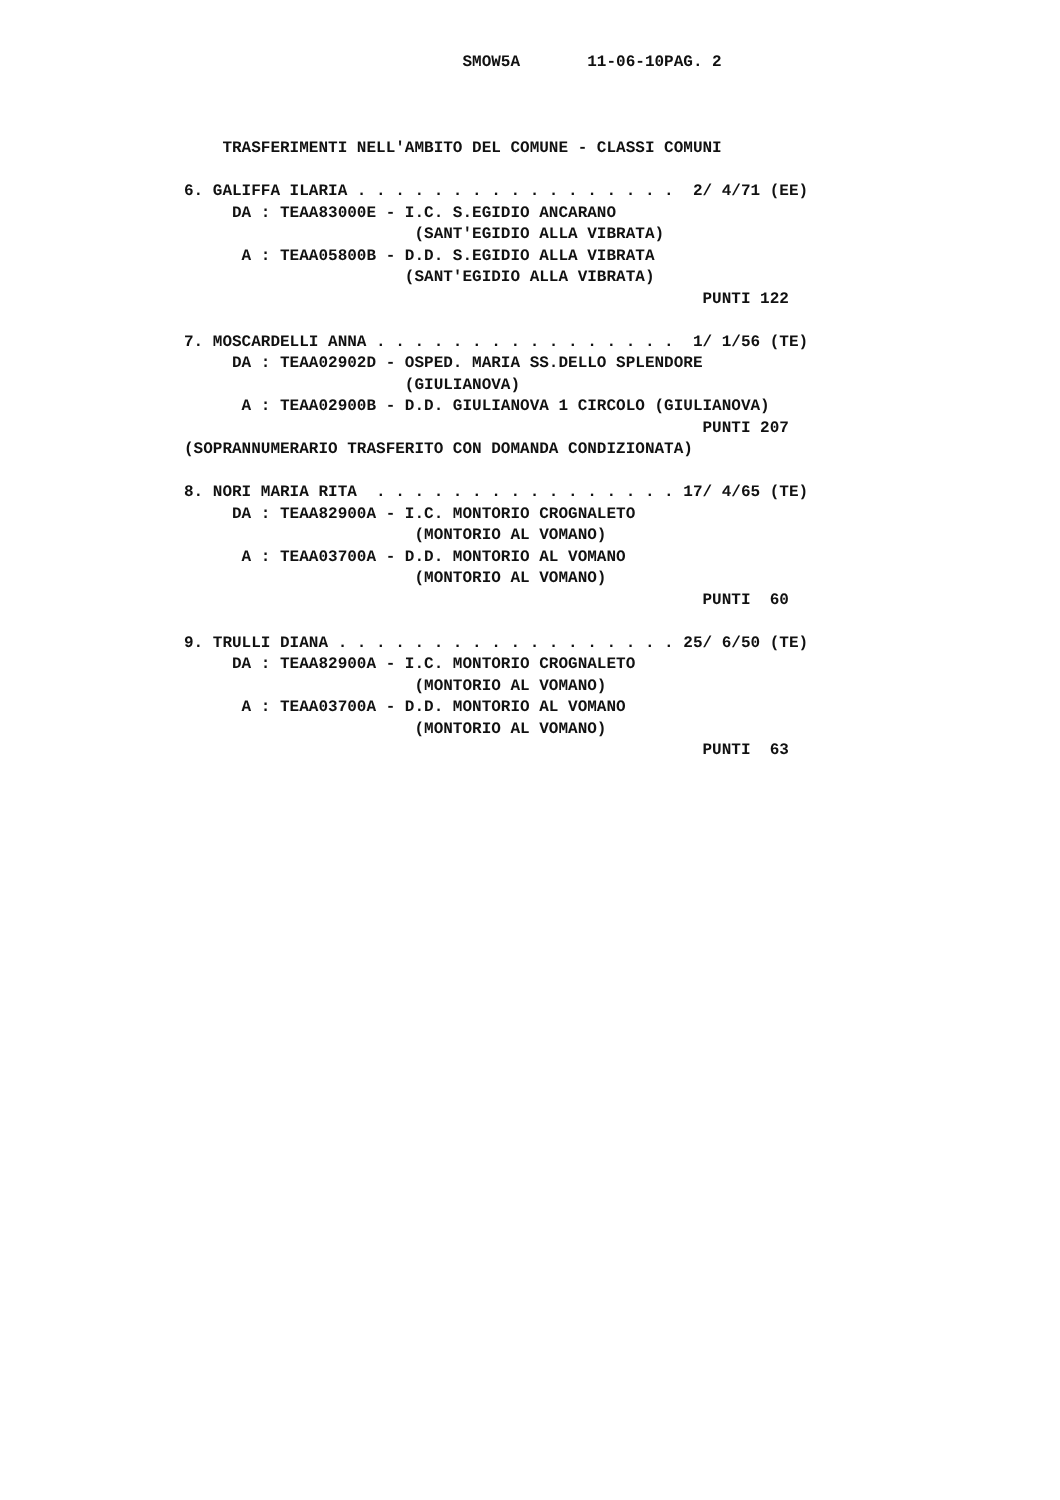SMOW5A       11-06-10PAG. 2



    TRASFERIMENTI NELL'AMBITO DEL COMUNE - CLASSI COMUNI

6. GALIFFA ILARIA . . . . . . . . . . . . . . . . .  2/ 4/71 (EE)
     DA : TEAA83000E - I.C. S.EGIDIO ANCARANO
                        (SANT'EGIDIO ALLA VIBRATA)
      A : TEAA05800B - D.D. S.EGIDIO ALLA VIBRATA
                       (SANT'EGIDIO ALLA VIBRATA)
                                                      PUNTI 122

7. MOSCARDELLI ANNA . . . . . . . . . . . . . . . .  1/ 1/56 (TE)
     DA : TEAA02902D - OSPED. MARIA SS.DELLO SPLENDORE
                       (GIULIANOVA)
      A : TEAA02900B - D.D. GIULIANOVA 1 CIRCOLO (GIULIANOVA)
                                                      PUNTI 207
(SOPRANNUMERARIO TRASFERITO CON DOMANDA CONDIZIONATA)

8. NORI MARIA RITA  . . . . . . . . . . . . . . . . 17/ 4/65 (TE)
     DA : TEAA82900A - I.C. MONTORIO CROGNALETO
                        (MONTORIO AL VOMANO)
      A : TEAA03700A - D.D. MONTORIO AL VOMANO
                        (MONTORIO AL VOMANO)
                                                      PUNTI  60

9. TRULLI DIANA . . . . . . . . . . . . . . . . . . 25/ 6/50 (TE)
     DA : TEAA82900A - I.C. MONTORIO CROGNALETO
                        (MONTORIO AL VOMANO)
      A : TEAA03700A - D.D. MONTORIO AL VOMANO
                        (MONTORIO AL VOMANO)
                                                      PUNTI  63